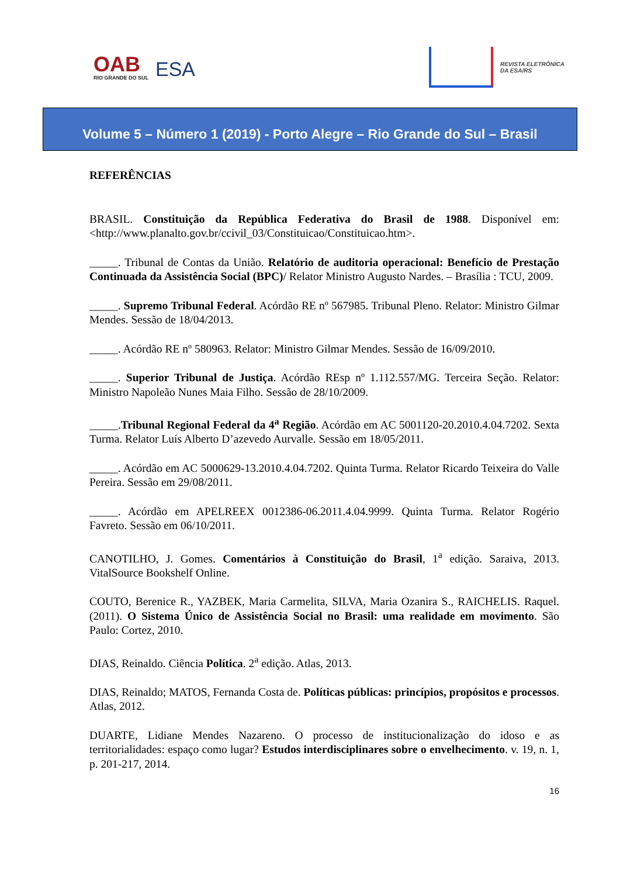OAB
RIO GRANDE DO SUL
ESA
REVISTA ELETRÔNICA
DA ESA/RS
Volume 5 – Número 1 (2019) - Porto Alegre – Rio Grande do Sul – Brasil
REFERÊNCIAS
BRASIL. Constituição da República Federativa do Brasil de 1988. Disponível em: <http://www.planalto.gov.br/ccivil_03/Constituicao/Constituicao.htm>.
_____. Tribunal de Contas da União. Relatório de auditoria operacional: Benefício de Prestação Continuada da Assistência Social (BPC)/ Relator Ministro Augusto Nardes. – Brasília : TCU, 2009.
_____. Supremo Tribunal Federal. Acórdão RE nº 567985. Tribunal Pleno. Relator: Ministro Gilmar Mendes. Sessão de 18/04/2013.
_____. Acórdão RE nº 580963. Relator: Ministro Gilmar Mendes. Sessão de 16/09/2010.
_____. Superior Tribunal de Justiça. Acórdão REsp nº 1.112.557/MG. Terceira Seção. Relator: Ministro Napoleão Nunes Maia Filho. Sessão de 28/10/2009.
_____.Tribunal Regional Federal da 4<sup>a</sup> Região. Acórdão em AC 5001120-20.2010.4.04.7202. Sexta Turma. Relator Luís Alberto D’azevedo Aurvalle. Sessão em 18/05/2011.
_____. Acórdão em AC 5000629-13.2010.4.04.7202. Quinta Turma. Relator Ricardo Teixeira do Valle Pereira. Sessão em 29/08/2011.
_____. Acórdão em APELREEX 0012386-06.2011.4.04.9999. Quinta Turma. Relator Rogério Favreto. Sessão em 06/10/2011.
CANOTILHO, J. Gomes. Comentários à Constituição do Brasil, 1<sup>a</sup> edição. Saraiva, 2013. VitalSource Bookshelf Online.
COUTO, Berenice R., YAZBEK, Maria Carmelita, SILVA, Maria Ozanira S., RAICHELIS. Raquel. (2011). O Sistema Único de Assistência Social no Brasil: uma realidade em movimento. São Paulo: Cortez, 2010.
DIAS, Reinaldo. Ciência Política. 2<sup>a</sup> edição. Atlas, 2013.
DIAS, Reinaldo; MATOS, Fernanda Costa de. Políticas públicas: princípios, propósitos e processos. Atlas, 2012.
DUARTE, Lidiane Mendes Nazareno. O processo de institucionalização do idoso e as territorialidades: espaço como lugar? Estudos interdisciplinares sobre o envelhecimento. v. 19, n. 1, p. 201-217, 2014.
16